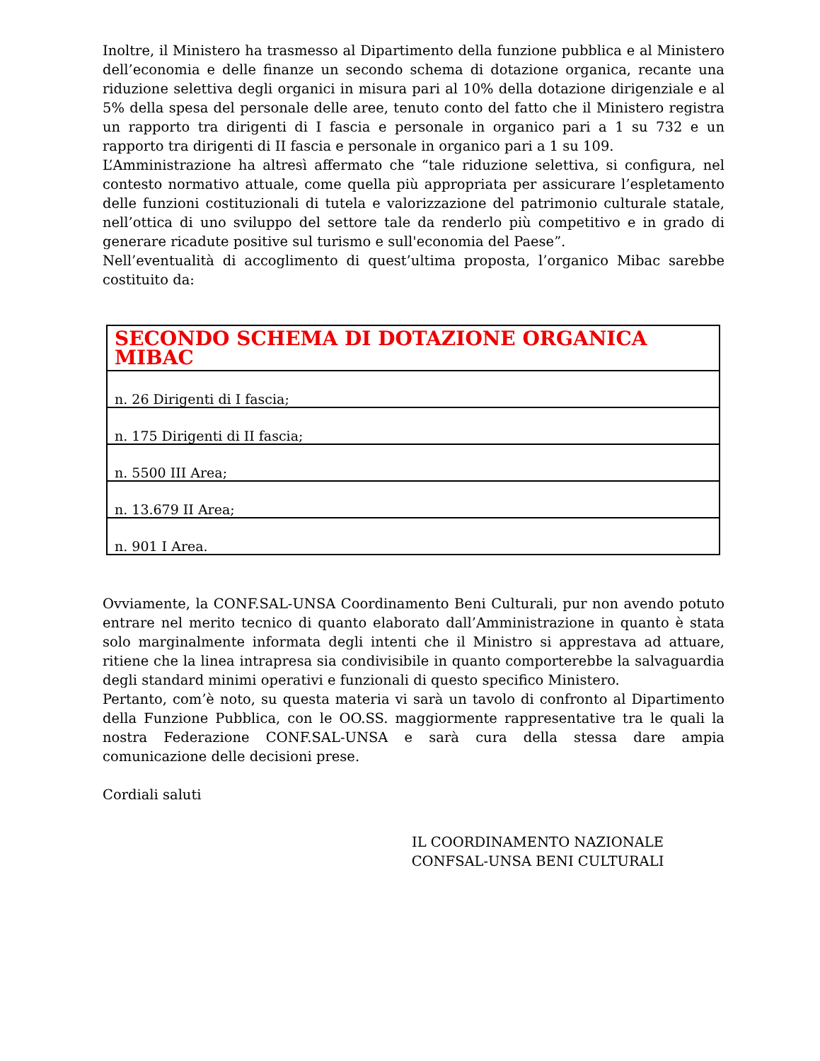Inoltre, il Ministero ha trasmesso al Dipartimento della funzione pubblica e al Ministero dell’economia e delle finanze un secondo schema di dotazione organica, recante una riduzione selettiva degli organici in misura pari al 10% della dotazione dirigenziale e al 5% della spesa del personale delle aree, tenuto conto del fatto che il Ministero registra un rapporto tra dirigenti di I fascia e personale in organico pari a 1 su 732 e un rapporto tra dirigenti di II fascia e personale in organico pari a 1 su 109.
L’Amministrazione ha altresì affermato che “tale riduzione selettiva, si configura, nel contesto normativo attuale, come quella più appropriata per assicurare l’espletamento delle funzioni costituzionali di tutela e valorizzazione del patrimonio culturale statale, nell’ottica di uno sviluppo del settore tale da renderlo più competitivo e in grado di generare ricadute positive sul turismo e sull'economia del Paese”.
Nell’eventualità di accoglimento di quest’ultima proposta, l’organico Mibac sarebbe costituito da:
| SECONDO SCHEMA DI DOTAZIONE ORGANICA MIBAC |
| --- |
| n. 26 Dirigenti di I fascia; |
| n. 175 Dirigenti di II fascia; |
| n. 5500 III Area; |
| n. 13.679 II Area; |
| n. 901 I Area. |
Ovviamente, la CONF.SAL-UNSA Coordinamento Beni Culturali, pur non avendo potuto entrare nel merito tecnico di quanto elaborato dall’Amministrazione in quanto è stata solo marginalmente informata degli intenti che il Ministro si apprestava ad attuare, ritiene che la linea intrapresa sia condivisibile in quanto comporterebbe la salvaguardia degli standard minimi operativi e funzionali di questo specifico Ministero.
Pertanto, com’è noto, su questa materia vi sarà un tavolo di confronto al Dipartimento della Funzione Pubblica, con le OO.SS. maggiormente rappresentative tra le quali la nostra Federazione CONF.SAL-UNSA e sarà cura della stessa dare ampia comunicazione delle decisioni prese.
Cordiali saluti
IL COORDINAMENTO NAZIONALE
CONFSAL-UNSA BENI CULTURALI